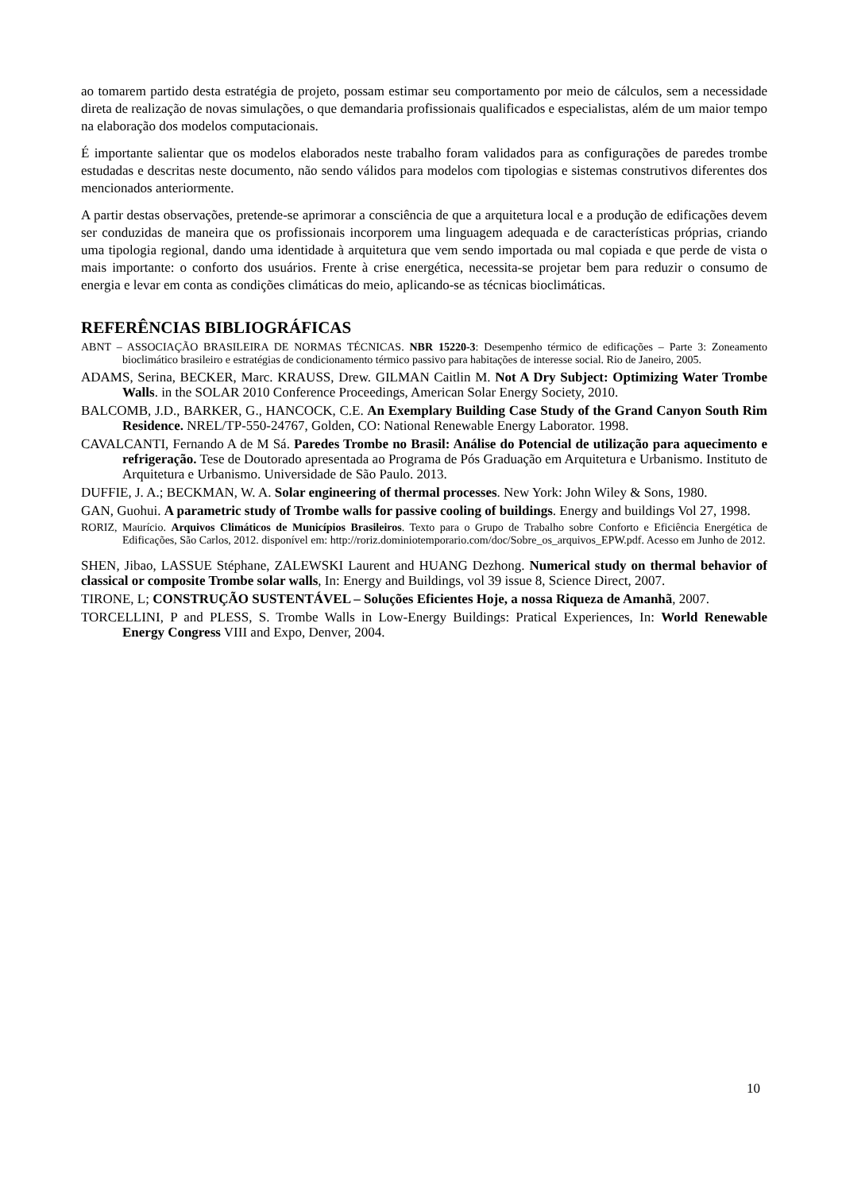ao tomarem partido desta estratégia de projeto, possam estimar seu comportamento por meio de cálculos, sem a necessidade direta de realização de novas simulações, o que demandaria profissionais qualificados e especialistas, além de um maior tempo na elaboração dos modelos computacionais.
É importante salientar que os modelos elaborados neste trabalho foram validados para as configurações de paredes trombe estudadas e descritas neste documento, não sendo válidos para modelos com tipologias e sistemas construtivos diferentes dos mencionados anteriormente.
A partir destas observações, pretende-se aprimorar a consciência de que a arquitetura local e a produção de edificações devem ser conduzidas de maneira que os profissionais incorporem uma linguagem adequada e de características próprias, criando uma tipologia regional, dando uma identidade à arquitetura que vem sendo importada ou mal copiada e que perde de vista o mais importante: o conforto dos usuários. Frente à crise energética, necessita-se projetar bem para reduzir o consumo de energia e levar em conta as condições climáticas do meio, aplicando-se as técnicas bioclimáticas.
REFERÊNCIAS BIBLIOGRÁFICAS
ABNT – ASSOCIAÇÃO BRASILEIRA DE NORMAS TÉCNICAS. NBR 15220-3: Desempenho térmico de edificações – Parte 3: Zoneamento bioclimático brasileiro e estratégias de condicionamento térmico passivo para habitações de interesse social. Rio de Janeiro, 2005.
ADAMS, Serina, BECKER, Marc. KRAUSS, Drew. GILMAN Caitlin M. Not A Dry Subject: Optimizing Water Trombe Walls. in the SOLAR 2010 Conference Proceedings, American Solar Energy Society, 2010.
BALCOMB, J.D., BARKER, G., HANCOCK, C.E. An Exemplary Building Case Study of the Grand Canyon South Rim Residence. NREL/TP-550-24767, Golden, CO: National Renewable Energy Laborator. 1998.
CAVALCANTI, Fernando A de M Sá. Paredes Trombe no Brasil: Análise do Potencial de utilização para aquecimento e refrigeração. Tese de Doutorado apresentada ao Programa de Pós Graduação em Arquitetura e Urbanismo. Instituto de Arquitetura e Urbanismo. Universidade de São Paulo. 2013.
DUFFIE, J. A.; BECKMAN, W. A. Solar engineering of thermal processes. New York: John Wiley & Sons, 1980.
GAN, Guohui. A parametric study of Trombe walls for passive cooling of buildings. Energy and buildings Vol 27, 1998.
RORIZ, Maurício. Arquivos Climáticos de Municípios Brasileiros. Texto para o Grupo de Trabalho sobre Conforto e Eficiência Energética de Edificações, São Carlos, 2012. disponível em: http://roriz.dominiotemporario.com/doc/Sobre_os_arquivos_EPW.pdf. Acesso em Junho de 2012.
SHEN, Jibao, LASSUE Stéphane, ZALEWSKI Laurent and HUANG Dezhong. Numerical study on thermal behavior of classical or composite Trombe solar walls, In: Energy and Buildings, vol 39 issue 8, Science Direct, 2007.
TIRONE, L; CONSTRUÇÃO SUSTENTÁVEL – Soluções Eficientes Hoje, a nossa Riqueza de Amanhã, 2007.
TORCELLINI, P and PLESS, S. Trombe Walls in Low-Energy Buildings: Pratical Experiences, In: World Renewable Energy Congress VIII and Expo, Denver, 2004.
10